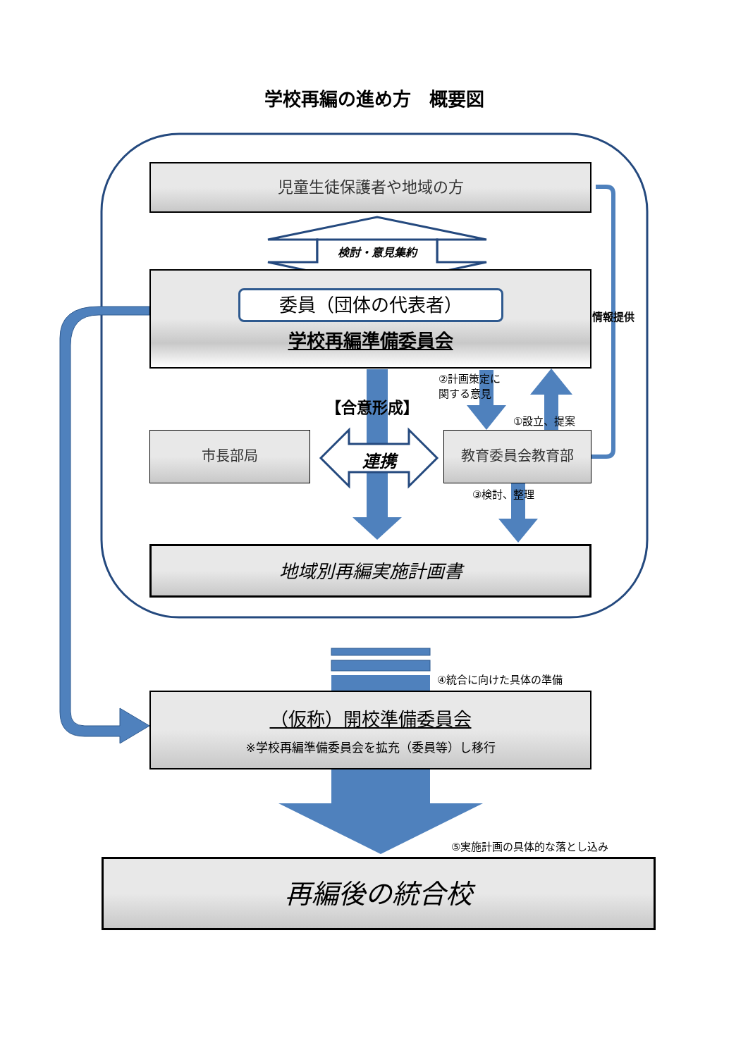学校再編の進め方　概要図
児童生徒保護者や地域の方
検討・意見集約
委員（団体の代表者）
学校再編準備委員会
情報提供
②計画策定に
関する意見
【合意形成】
①設立、提案
市長部局
連携
教育委員会教育部
③検討、整理
地域別再編実施計画書
④統合に向けた具体の準備
（仮称）開校準備委員会
※学校再編準備委員会を拡充（委員等）し移行
⑤実施計画の具体的な落とし込み
再編後の統合校